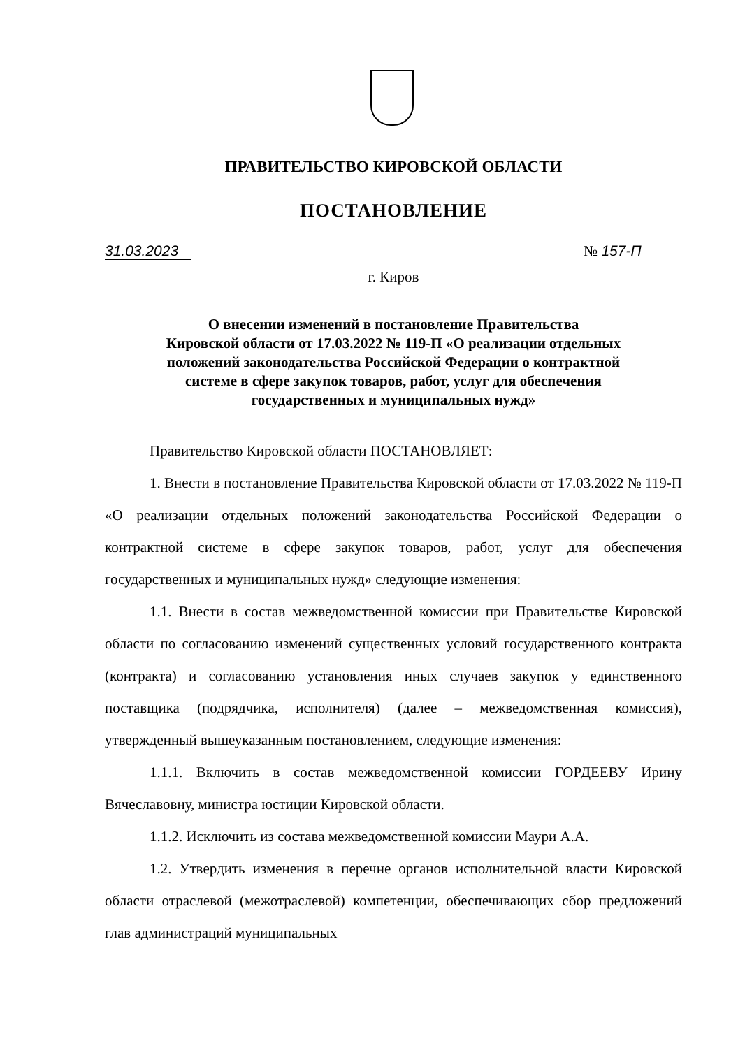ПРАВИТЕЛЬСТВО КИРОВСКОЙ ОБЛАСТИ
ПОСТАНОВЛЕНИЕ
31.03.2023 № 157-П
г. Киров
О внесении изменений в постановление Правительства
Кировской области от 17.03.2022 № 119-П «О реализации отдельных
положений законодательства Российской Федерации о контрактной
системе в сфере закупок товаров, работ, услуг для обеспечения
государственных и муниципальных нужд»
Правительство Кировской области ПОСТАНОВЛЯЕТ:
1. Внести в постановление Правительства Кировской области от 17.03.2022 № 119-П «О реализации отдельных положений законодательства Российской Федерации о контрактной системе в сфере закупок товаров, работ, услуг для обеспечения государственных и муниципальных нужд» следующие изменения:
1.1. Внести в состав межведомственной комиссии при Правительстве Кировской области по согласованию изменений существенных условий государственного контракта (контракта) и согласованию установления иных случаев закупок у единственного поставщика (подрядчика, исполнителя) (далее – межведомственная комиссия), утвержденный вышеуказанным постановлением, следующие изменения:
1.1.1. Включить в состав межведомственной комиссии ГОРДЕЕВУ Ирину Вячеславовну, министра юстиции Кировской области.
1.1.2. Исключить из состава межведомственной комиссии Маури А.А.
1.2. Утвердить изменения в перечне органов исполнительной власти Кировской области отраслевой (межотраслевой) компетенции, обеспечивающих сбор предложений глав администраций муниципальных